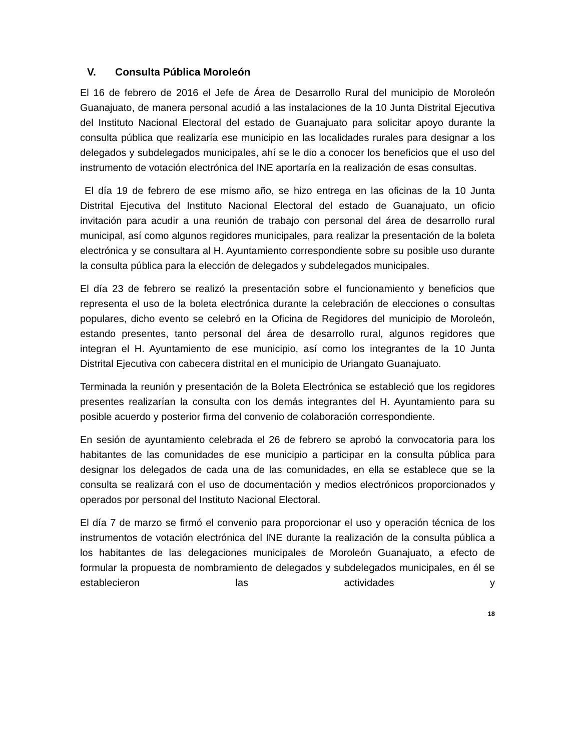V. Consulta Pública Moroleón
El 16 de febrero de 2016 el Jefe de Área de Desarrollo Rural del municipio de Moroleón Guanajuato, de manera personal acudió a las instalaciones de la 10 Junta Distrital Ejecutiva del Instituto Nacional Electoral del estado de Guanajuato para solicitar apoyo durante la consulta pública que realizaría ese municipio en las localidades rurales para designar a los delegados y subdelegados municipales, ahí se le dio a conocer los beneficios que el uso del instrumento de votación electrónica del INE aportaría en la realización de esas consultas.
El día 19 de febrero de ese mismo año, se hizo entrega en las oficinas de la 10 Junta Distrital Ejecutiva del Instituto Nacional Electoral del estado de Guanajuato, un oficio invitación para acudir a una reunión de trabajo con personal del área de desarrollo rural municipal, así como algunos regidores municipales, para realizar la presentación de la boleta electrónica y se consultara al H. Ayuntamiento correspondiente sobre su posible uso durante la consulta pública para la elección de delegados y subdelegados municipales.
El día 23 de febrero se realizó la presentación sobre el funcionamiento y beneficios que representa el uso de la boleta electrónica durante la celebración de elecciones o consultas populares, dicho evento se celebró en la Oficina de Regidores del municipio de Moroleón, estando presentes, tanto personal del área de desarrollo rural, algunos regidores que integran el H. Ayuntamiento de ese municipio, así como los integrantes de la 10 Junta Distrital Ejecutiva con cabecera distrital en el municipio de Uriangato Guanajuato.
Terminada la reunión y presentación de la Boleta Electrónica se estableció que los regidores presentes realizarían la consulta con los demás integrantes del H. Ayuntamiento para su posible acuerdo y posterior firma del convenio de colaboración correspondiente.
En sesión de ayuntamiento celebrada el 26 de febrero se aprobó la convocatoria para los habitantes de las comunidades de ese municipio a participar en la consulta pública para designar los delegados de cada una de las comunidades, en ella se establece que se la consulta se realizará con el uso de documentación y medios electrónicos proporcionados y operados por personal del Instituto Nacional Electoral.
El día 7 de marzo se firmó el convenio para proporcionar el uso y operación técnica de los instrumentos de votación electrónica del INE durante la realización de la consulta pública a los habitantes de las delegaciones municipales de Moroleón Guanajuato, a efecto de formular la propuesta de nombramiento de delegados y subdelegados municipales, en él se establecieron las actividades y
18